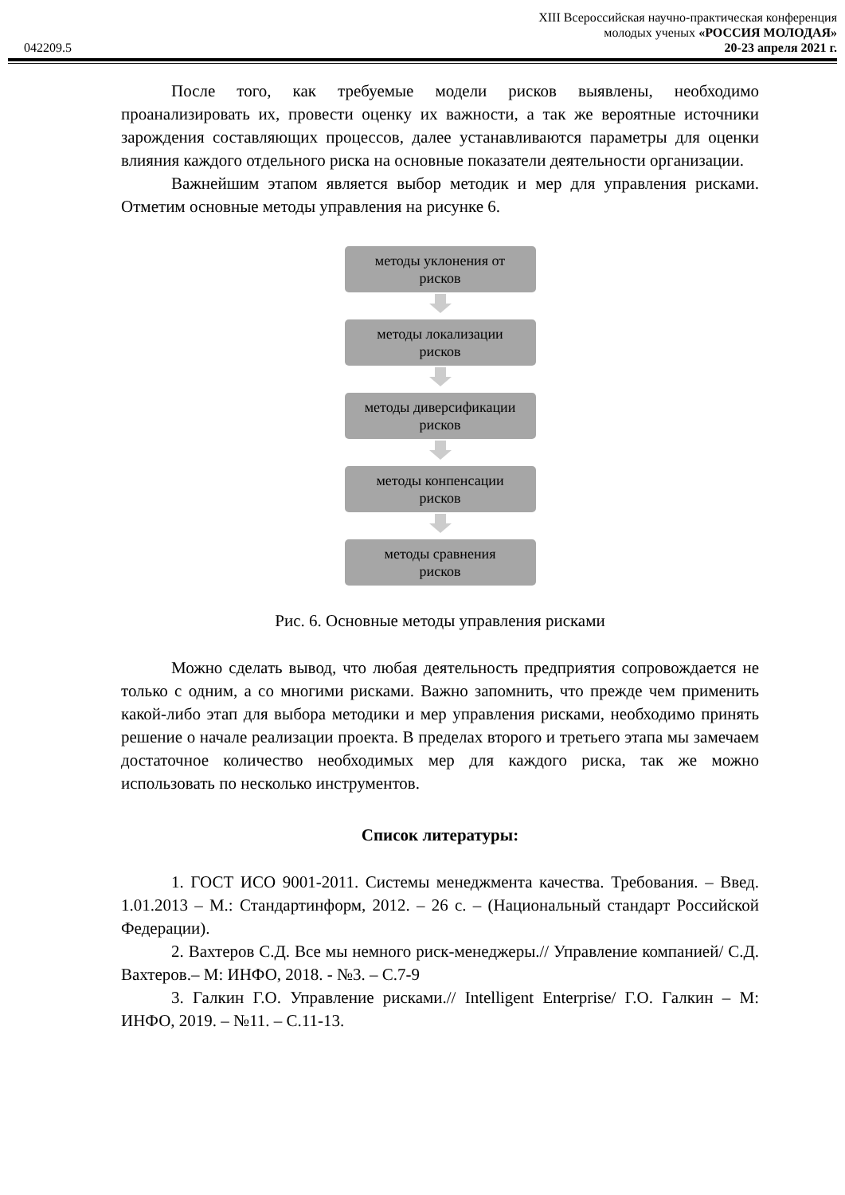XIII Всероссийская научно-практическая конференция
молодых ученых «РОССИЯ МОЛОДАЯ»
042209.5 20-23 апреля 2021 г.
После того, как требуемые модели рисков выявлены, необходимо проанализировать их, провести оценку их важности, а так же вероятные источники зарождения составляющих процессов, далее устанавливаются параметры для оценки влияния каждого отдельного риска на основные показатели деятельности организации.
Важнейшим этапом является выбор методик и мер для управления рисками. Отметим основные методы управления на рисунке 6.
методы уклонения от
рисков
методы локализации
рисков
методы диверсификации
рисков
методы конпенсации
рисков
методы сравнения
рисков
Рис. 6. Основные методы управления рисками
Можно сделать вывод, что любая деятельность предприятия сопровождается не только с одним, а со многими рисками. Важно запомнить, что прежде чем применить какой-либо этап для выбора методики и мер управления рисками, необходимо принять решение о начале реализации проекта. В пределах второго и третьего этапа мы замечаем достаточное количество необходимых мер для каждого риска, так же можно использовать по несколько инструментов.
Список литературы:
1. ГОСТ ИСО 9001-2011. Системы менеджмента качества. Требования. – Введ. 1.01.2013 – М.: Стандартинформ, 2012. – 26 с. – (Национальный стандарт Российской Федерации).
2. Вахтеров С.Д. Все мы немного риск-менеджеры.// Управление компанией/ С.Д. Вахтеров.– М: ИНФО, 2018. - №3. – С.7-9
3. Галкин Г.О. Управление рисками.// Intelligent Enterprise/ Г.О. Галкин – М: ИНФО, 2019. – №11. – С.11-13.